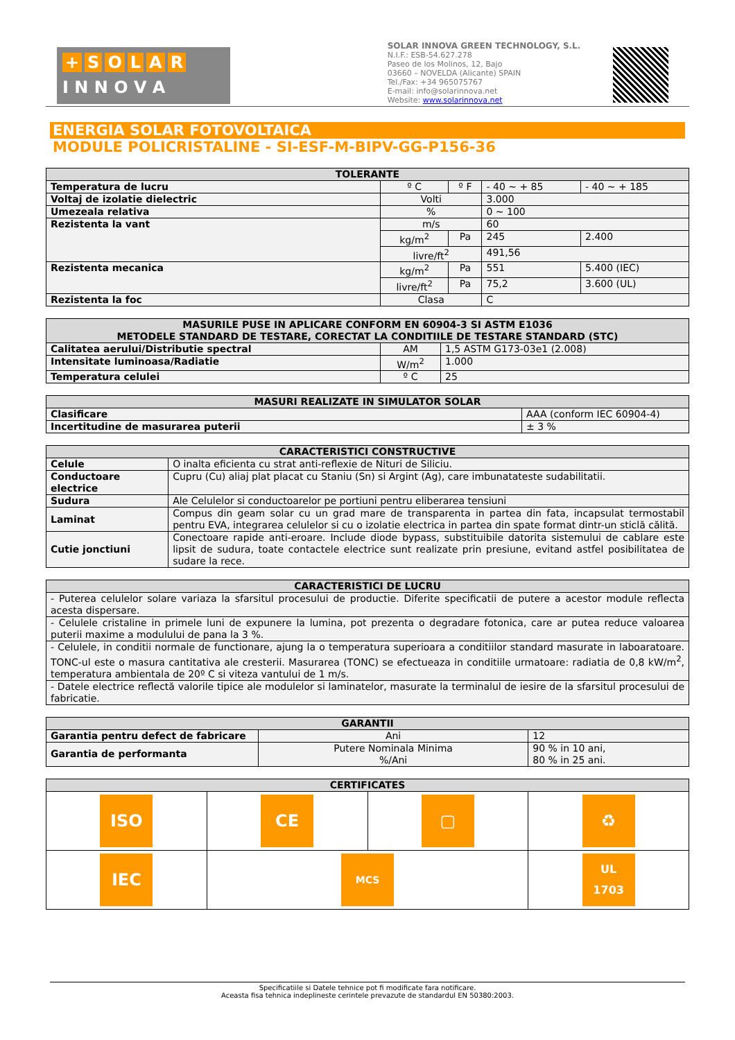+ SOLAR
I N N O V A
SOLAR INNOVA GREEN TECHNOLOGY, S.L.
N.I.F.: ESB-54.627.278
Paseo de los Molinos, 12, Bajo
03660 – NOVELDA (Alicante) SPAIN
Tel./Fax: +34 965075767
E-mail: info@solarinnova.net
Website: www.solarinnova.net
ENERGIA SOLAR FOTOVOLTAICA
MODULE POLICRISTALINE - SI-ESF-M-BIPV-GG-P156-36
| TOLERANTE | | | | |
| --- | --- | --- | --- | --- |
| Temperatura de lucru | º C | º F | - 40 ~ + 85 | - 40 ~ + 185 |
| Voltaj de izolatie dielectric | Volti | | 3.000 | |
| Umezeala relativa | % | | 0 ~ 100 | |
| Rezistenta la vant | m/s | | 60 | |
| | kg/m<sup>2</sup> | Pa | 245 | 2.400 |
| | livre/ft<sup>2</sup> | | 491,56 | |
| Rezistenta mecanica | kg/m<sup>2</sup> | Pa | 551 | 5.400 (IEC) |
| | livre/ft<sup>2</sup> | Pa | 75,2 | 3.600 (UL) |
| Rezistenta la foc | Clasa | | C | |
| MASURILE PUSE IN APLICARE CONFORM EN 60904-3 SI ASTM E1036 METODELE STANDARD DE TESTARE, CORECTAT LA CONDITIILE DE TESTARE STANDARD (STC) | | |
| --- | --- | --- |
| Calitatea aerului/Distributie spectral | AM | 1,5 ASTM G173-03e1 (2.008) |
| Intensitate luminoasa/Radiatie | W/m<sup>2</sup> | 1.000 |
| Temperatura celulei | º C | 25 |
| MASURI REALIZATE IN SIMULATOR SOLAR | |
| --- | --- |
| Clasificare | AAA (conform IEC 60904-4) |
| Incertitudine de masurarea puterii | ± 3 % |
| CARACTERISTICI CONSTRUCTIVE | |
| --- | --- |
| Celule | O inalta eficienta cu strat anti-reflexie de Nituri de Siliciu. |
| Conductoare electrice | Cupru (Cu) aliaj plat placat cu Staniu (Sn) si Argint (Ag), care imbunatateste sudabilitatii. |
| Sudura | Ale Celulelor si conductoarelor pe portiuni pentru eliberarea tensiuni |
| Laminat | Compus din geam solar cu un grad mare de transparenta in partea din fata, incapsulat termostabil pentru EVA, integrarea celulelor si cu o izolatie electrica in partea din spate format dintr-un sticlă călită. |
| Cutie jonctiuni | Conectoare rapide anti-eroare. Include diode bypass, substituibile datorita sistemului de cablare este lipsit de sudura, toate contactele electrice sunt realizate prin presiune, evitand astfel posibilitatea de sudare la rece. |
| CARACTERISTICI DE LUCRU |
| --- |
| - Puterea celulelor solare variaza la sfarsitul procesului de productie. Diferite specificatii de putere a acestor module reflecta acesta dispersare. |
| - Celulele cristaline in primele luni de expunere la lumina, pot prezenta o degradare fotonica, care ar putea reduce valoarea puterii maxime a modulului de pana la 3 %. |
| - Celulele, in conditii normale de functionare, ajung la o temperatura superioara a conditiilor standard masurate in laboaratoare. TONC-ul este o masura cantitativa ale cresterii. Masurarea (TONC) se efectueaza in conditiile urmatoare: radiatia de 0,8 kW/m<sup>2</sup>, temperatura ambientala de 20º C si viteza vantului de 1 m/s. |
| - Datele electrice reflectă valorile tipice ale modulelor si laminatelor, masurate la terminalul de iesire de la sfarsitul procesului de fabricatie. |
| GARANTII | | |
| --- | --- | --- |
| Garantia pentru defect de fabricare | Ani | 12 |
| Garantia de performanta | Putere Nominala Minima %/Ani | 90 % in 10 ani, 80 % in 25 ani. |
| CERTIFICATES | | | |
| --- | --- | --- | --- |
| ISO | CE | ▢ | ♻ |
| IEC | MCS | | UL 1703 |
Specificatiile si Datele tehnice pot fi modificate fara notificare.
Aceasta fisa tehnica indeplineste cerintele prevazute de standardul EN 50380:2003.